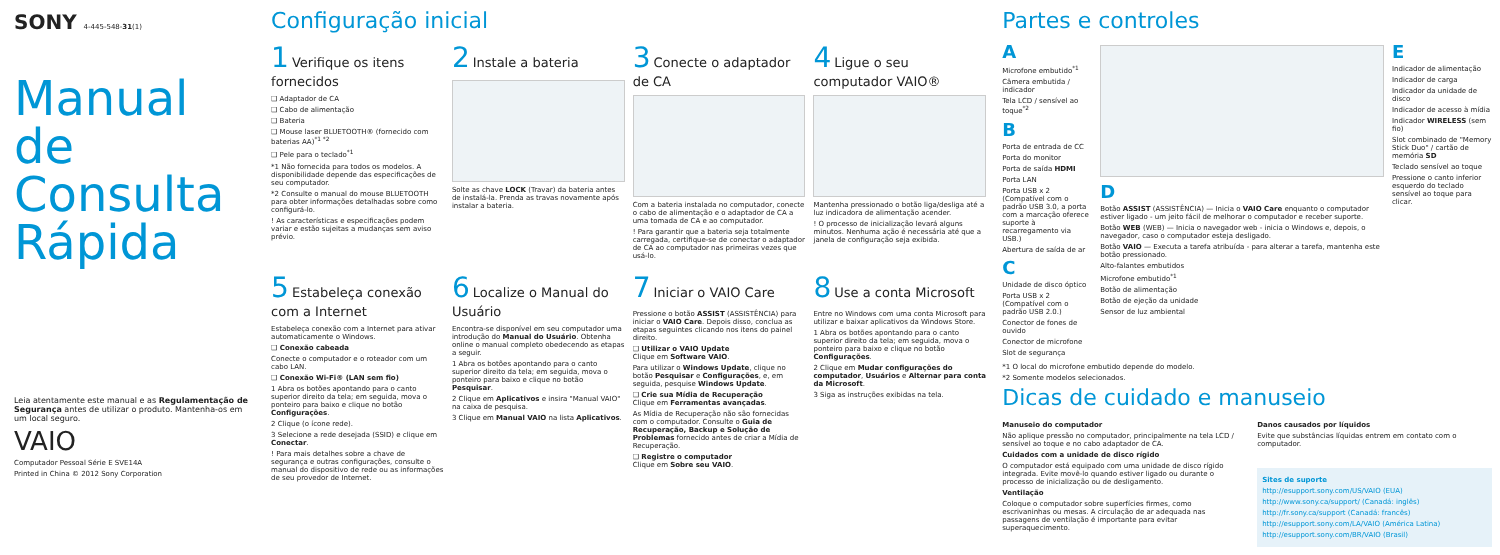SONY 4-445-548-31(1)
Manual de Consulta Rápida
Leia atentamente este manual e as Regulamentação de Segurança antes de utilizar o produto. Mantenha-os em um local seguro.
VAIO
Computador Pessoal Série E SVE14A
Printed in China © 2012 Sony Corporation
Configuração inicial
1 Verifique os itens fornecidos
❑ Adaptador de CA
❑ Cabo de alimentação
❑ Bateria
❑ Mouse laser BLUETOOTH® (fornecido com baterias AA)<sup>*1 *2</sup>
❑ Pele para o teclado<sup>*1</sup>
*1 Não fornecida para todos os modelos. A disponibilidade depende das especificações de seu computador.
*2 Consulte o manual do mouse BLUETOOTH para obter informações detalhadas sobre como configurá-lo.
! As características e especificações podem variar e estão sujeitas a mudanças sem aviso prévio.
2 Instale a bateria
Solte as chave LOCK (Travar) da bateria antes de instalá-la. Prenda as travas novamente após instalar a bateria.
3 Conecte o adaptador de CA
Com a bateria instalada no computador, conecte o cabo de alimentação e o adaptador de CA a uma tomada de CA e ao computador.
! Para garantir que a bateria seja totalmente carregada, certifique-se de conectar o adaptador de CA ao computador nas primeiras vezes que usá-lo.
4 Ligue o seu computador VAIO®
Mantenha pressionado o botão liga/desliga até a luz indicadora de alimentação acender.
! O processo de inicialização levará alguns minutos. Nenhuma ação é necessária até que a janela de configuração seja exibida.
5 Estabeleça conexão com a Internet
Estabeleça conexão com a Internet para ativar automaticamente o Windows.
❑ Conexão cabeada
Conecte o computador e o roteador com um cabo LAN.
❑ Conexão Wi-Fi® (LAN sem fio)
1 Abra os botões apontando para o canto superior direito da tela; em seguida, mova o ponteiro para baixo e clique no botão Configurações.
2 Clique (o ícone rede).
3 Selecione a rede desejada (SSID) e clique em Conectar.
! Para mais detalhes sobre a chave de segurança e outras configurações, consulte o manual do dispositivo de rede ou as informações de seu provedor de Internet.
6 Localize o Manual do Usuário
Encontra-se disponível em seu computador uma introdução do Manual do Usuário. Obtenha online o manual completo obedecendo as etapas a seguir.
1 Abra os botões apontando para o canto superior direito da tela; em seguida, mova o ponteiro para baixo e clique no botão Pesquisar.
2 Clique em Aplicativos e insira "Manual VAIO" na caixa de pesquisa.
3 Clique em Manual VAIO na lista Aplicativos.
7 Iniciar o VAIO Care
Pressione o botão ASSIST (ASSISTÊNCIA) para iniciar o VAIO Care. Depois disso, conclua as etapas seguintes clicando nos itens do painel direito.
❑ Utilizar o VAIO Update
Clique em Software VAIO.
Para utilizar o Windows Update, clique no botão Pesquisar e Configurações, e, em seguida, pesquise Windows Update.
❑ Crie sua Mídia de Recuperação
Clique em Ferramentas avançadas.
As Mídia de Recuperação não são fornecidas com o computador. Consulte o Guia de Recuperação, Backup e Solução de Problemas fornecido antes de criar a Mídia de Recuperação.
❑ Registre o computador
Clique em Sobre seu VAIO.
8 Use a conta Microsoft
Entre no Windows com uma conta Microsoft para utilizar e baixar aplicativos da Windows Store.
1 Abra os botões apontando para o canto superior direito da tela; em seguida, mova o ponteiro para baixo e clique no botão Configurações.
2 Clique em Mudar configurações do computador, Usuários e Alternar para conta da Microsoft.
3 Siga as instruções exibidas na tela.
Partes e controles
A
Microfone embutido<sup>*1</sup>
Câmera embutida / indicador
Tela LCD / sensível ao toque<sup>*2</sup>
B
Porta de entrada de CC
Porta do monitor
Porta de saída HDMI
Porta LAN
Porta USB x 2 (Compatível com o padrão USB 3.0, a porta com a marcação oferece suporte à recarregamento via USB.)
Abertura de saída de ar
C
Unidade de disco óptico
Porta USB x 2 (Compatível com o padrão USB 2.0.)
Conector de fones de ouvido
Conector de microfone
Slot de segurança
D
Botão ASSIST (ASSISTÊNCIA) — Inicia o VAIO Care enquanto o computador estiver ligado - um jeito fácil de melhorar o computador e receber suporte.
Botão WEB (WEB) — Inicia o navegador web - inicia o Windows e, depois, o navegador, caso o computador esteja desligado.
Botão VAIO — Executa a tarefa atribuída - para alterar a tarefa, mantenha este botão pressionado.
Alto-falantes embutidos
Microfone embutido<sup>*1</sup>
Botão de alimentação
Botão de ejeção da unidade
Sensor de luz ambiental
E
Indicador de alimentação
Indicador de carga
Indicador da unidade de disco
Indicador de acesso à mídia
Indicador WIRELESS (sem fio)
Slot combinado de "Memory Stick Duo" / cartão de memória SD
Teclado sensível ao toque
Pressione o canto inferior esquerdo do teclado sensível ao toque para clicar.
*1 O local do microfone embutido depende do modelo.
*2 Somente modelos selecionados.
Dicas de cuidado e manuseio
Manuseio do computador
Não aplique pressão no computador, principalmente na tela LCD / sensível ao toque e no cabo adaptador de CA.
Cuidados com a unidade de disco rígido
O computador está equipado com uma unidade de disco rígido integrada. Evite movê-lo quando estiver ligado ou durante o processo de inicialização ou de desligamento.
Ventilação
Coloque o computador sobre superfícies firmes, como escrivaninhas ou mesas. A circulação de ar adequada nas passagens de ventilação é importante para evitar superaquecimento.
Danos causados por líquidos
Evite que substâncias líquidas entrem em contato com o computador.
Sites de suporte
http://esupport.sony.com/US/VAIO (EUA)
http://www.sony.ca/support/ (Canadá: inglês)
http://fr.sony.ca/support (Canadá: francês)
http://esupport.sony.com/LA/VAIO (América Latina)
http://esupport.sony.com/BR/VAIO (Brasil)